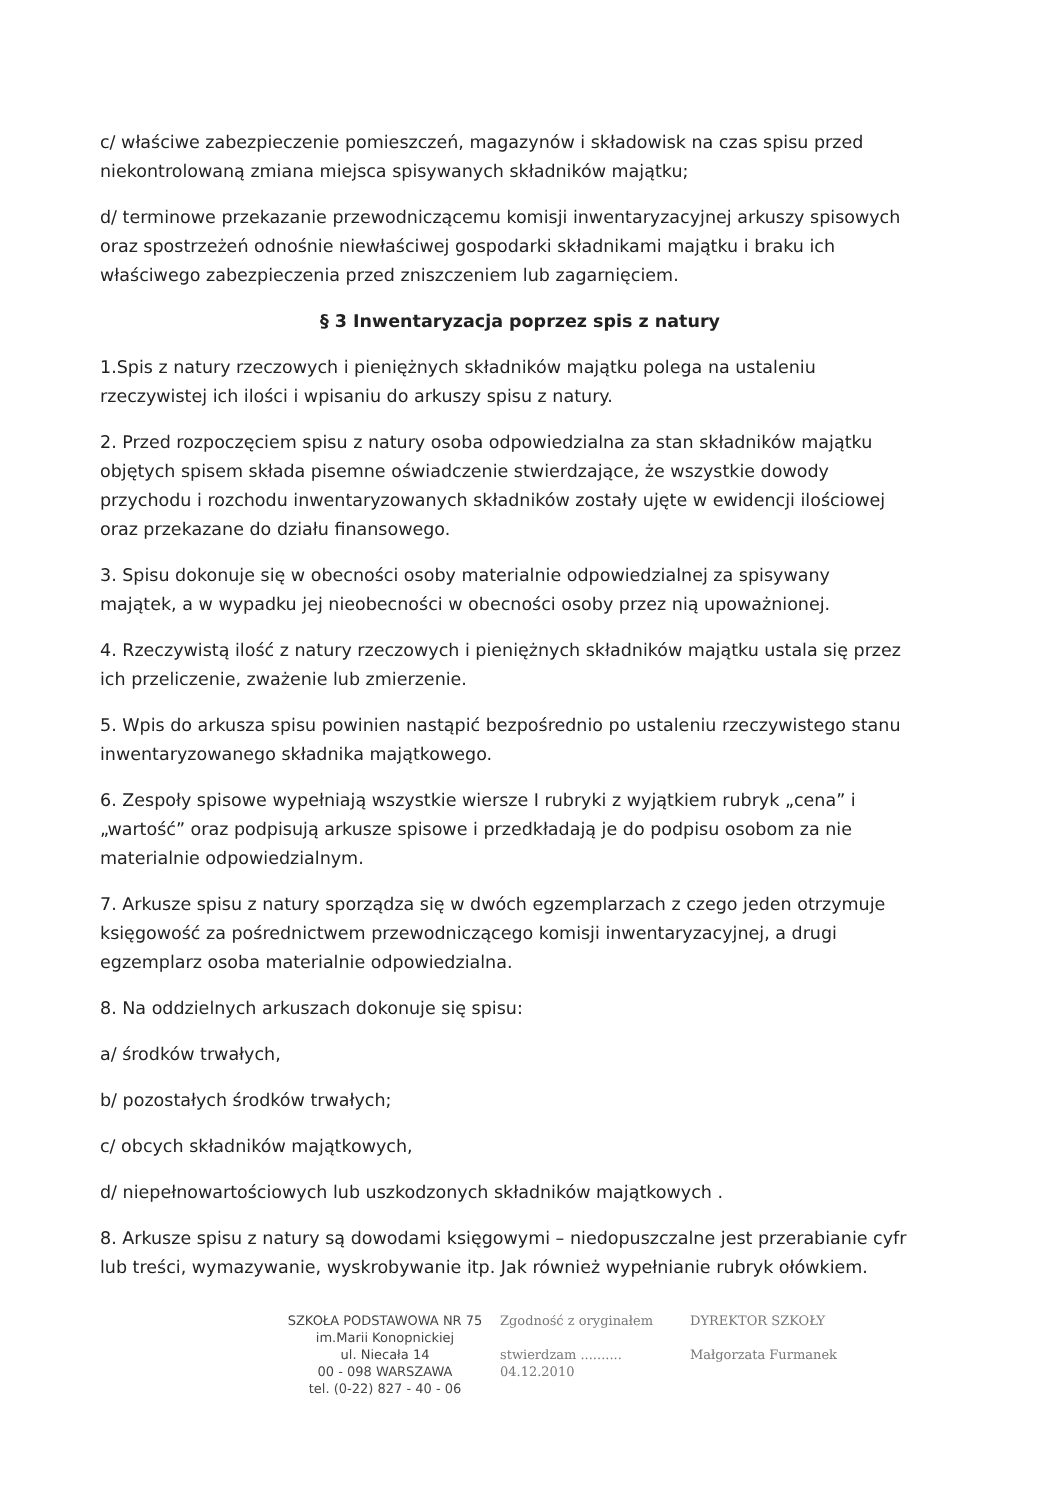c/ właściwe zabezpieczenie pomieszczeń, magazynów i składowisk na czas spisu przed niekontrolowaną zmiana miejsca spisywanych składników majątku;
d/ terminowe przekazanie przewodniczącemu komisji inwentaryzacyjnej arkuszy spisowych oraz spostrzeżeń odnośnie niewłaściwej gospodarki składnikami majątku i braku ich właściwego zabezpieczenia przed zniszczeniem lub zagarnięciem.
§ 3 Inwentaryzacja poprzez spis z natury
1.Spis z natury rzeczowych i pieniężnych składników majątku polega na ustaleniu rzeczywistej ich ilości i wpisaniu do arkuszy spisu z natury.
2. Przed rozpoczęciem spisu z natury osoba odpowiedzialna za stan składników majątku objętych spisem składa pisemne oświadczenie stwierdzające, że wszystkie dowody przychodu i rozchodu inwentaryzowanych składników zostały ujęte w ewidencji ilościowej oraz przekazane do działu finansowego.
3. Spisu dokonuje się w obecności osoby materialnie odpowiedzialnej za spisywany majątek, a w wypadku jej nieobecności w obecności osoby przez nią upoważnionej.
4. Rzeczywistą ilość z natury rzeczowych i pieniężnych składników majątku ustala się przez ich przeliczenie, zważenie lub zmierzenie.
5. Wpis do arkusza spisu powinien nastąpić bezpośrednio po ustaleniu rzeczywistego stanu inwentaryzowanego składnika majątkowego.
6. Zespoły spisowe wypełniają wszystkie wiersze I rubryki z wyjątkiem rubryk „cena” i „wartość” oraz podpisują arkusze spisowe i przedkładają je do podpisu osobom za nie materialnie odpowiedzialnym.
7. Arkusze spisu z natury sporządza się w dwóch egzemplarzach z czego jeden otrzymuje księgowość za pośrednictwem przewodniczącego komisji inwentaryzacyjnej, a drugi egzemplarz osoba materialnie odpowiedzialna.
8. Na oddzielnych arkuszach dokonuje się spisu:
a/ środków trwałych,
b/ pozostałych środków trwałych;
c/ obcych składników majątkowych,
d/ niepełnowartościowych lub uszkodzonych składników majątkowych .
8. Arkusze spisu z natury są dowodami księgowymi – niedopuszczalne jest przerabianie cyfr lub treści, wymazywanie, wyskrobywanie itp. Jak również wypełnianie rubryk ołówkiem.
SZKOŁA PODSTAWOWA NR 75
im.Marii Konopnickiej
ul. Niecała 14
00 - 098 WARSZAWA
tel. (0-22) 827 - 40 - 06
Zgodność z oryginałem
stwierdzam ..........
04.12.2010
DYREKTOR SZKOŁY
Małgorzata Furmanek